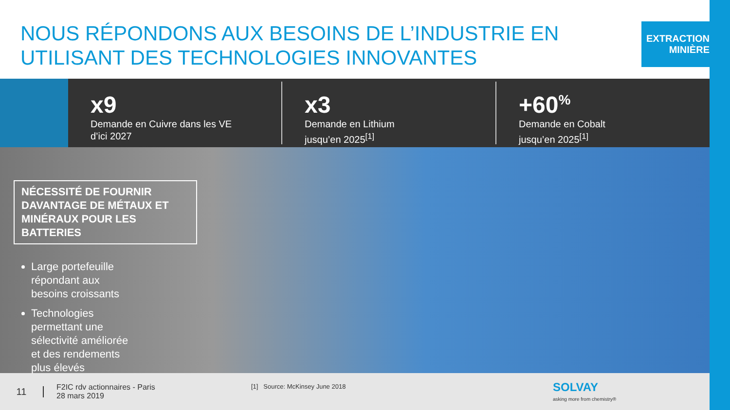NOUS RÉPONDONS AUX BESOINS DE L’INDUSTRIE EN UTILISANT DES TECHNOLOGIES INNOVANTES
EXTRACTION
MINIÈRE
x9
Demande en Cuivre dans les VE
d’ici 2027
x3
Demande en Lithium
jusqu’en 2025<sup>[1]</sup>
+60<sup>%</sup>
Demande en Cobalt
jusqu’en 2025<sup>[1]</sup>
NÉCESSITÉ DE FOURNIR DAVANTAGE DE MÉTAUX ET MINÉRAUX POUR LES BATTERIES
Large portefeuille répondant aux besoins croissants
Technologies permettant une sélectivité améliorée et des rendements plus élevés
11
F2IC rdv actionnaires - Paris
28 mars 2019
[1] Source: McKinsey June 2018
SOLVAY
asking more from chemistry®